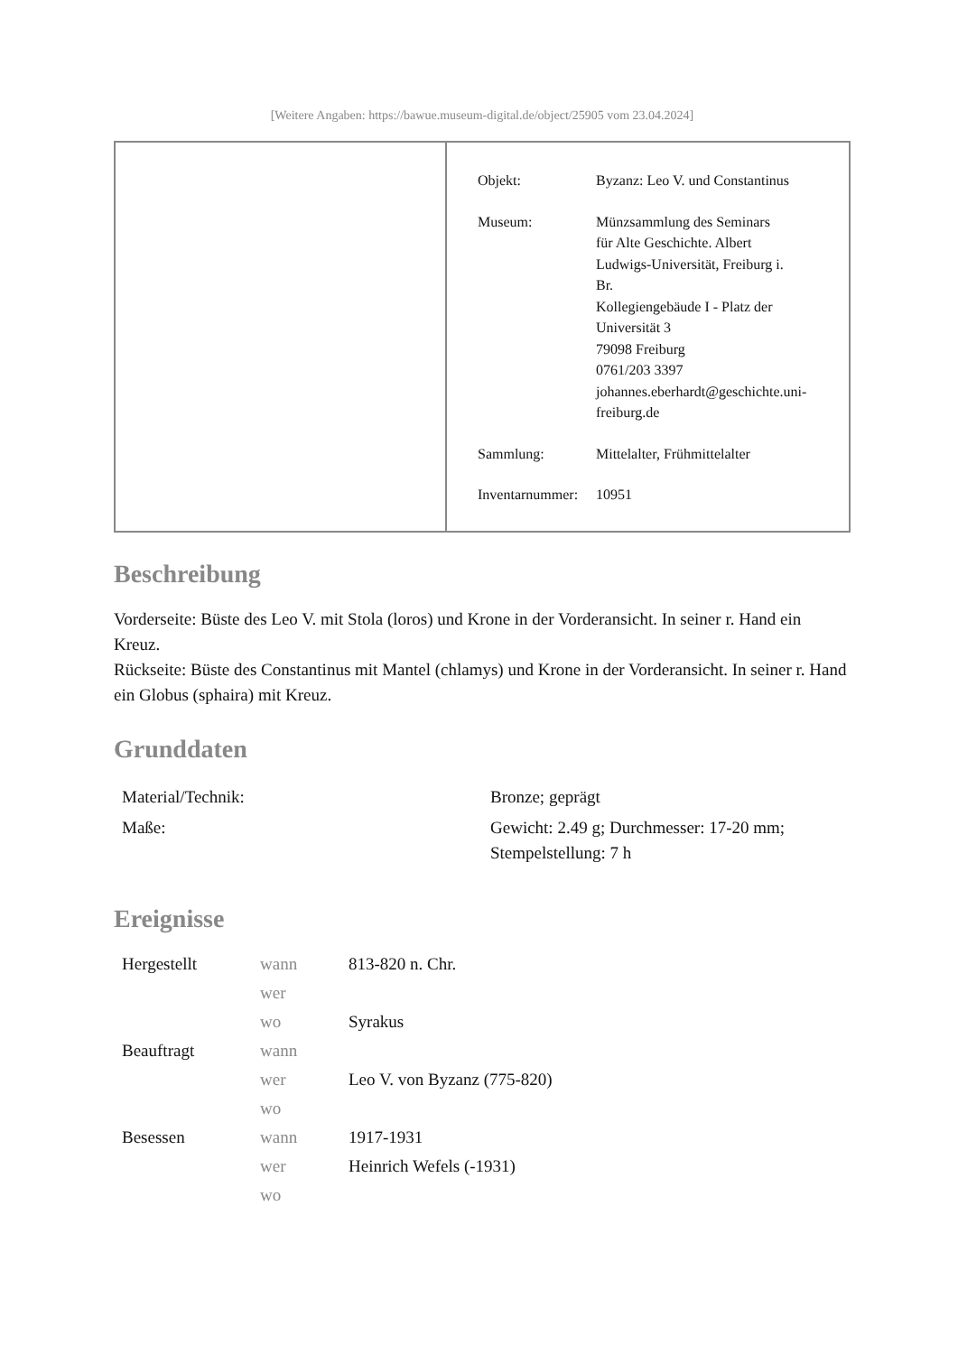[Weitere Angaben: https://bawue.museum-digital.de/object/25905 vom 23.04.2024]
| Objekt: | Byzanz: Leo V. und Constantinus |
| Museum: | Münzsammlung des Seminars für Alte Geschichte. Albert Ludwigs-Universität, Freiburg i. Br. Kollegiengebäude I - Platz der Universität 3 79098 Freiburg 0761/203 3397 johannes.eberhardt@geschichte.uni- freiburg.de |
| Sammlung: | Mittelalter, Frühmittelalter |
| Inventarnummer: | 10951 |
Beschreibung
Vorderseite: Büste des Leo V. mit Stola (loros) und Krone in der Vorderansicht. In seiner r. Hand ein Kreuz.
Rückseite: Büste des Constantinus mit Mantel (chlamys) und Krone in der Vorderansicht. In seiner r. Hand ein Globus (sphaira) mit Kreuz.
Grunddaten
| Material/Technik: | Bronze; geprägt |
| Maße: | Gewicht: 2.49 g; Durchmesser: 17-20 mm; Stempelstellung: 7 h |
Ereignisse
| Hergestellt | wann | 813-820 n. Chr. |
| | wer | |
| | wo | Syrakus |
| Beauftragt | wann | |
| | wer | Leo V. von Byzanz (775-820) |
| | wo | |
| Besessen | wann | 1917-1931 |
| | wer | Heinrich Wefels (-1931) |
| | wo | |